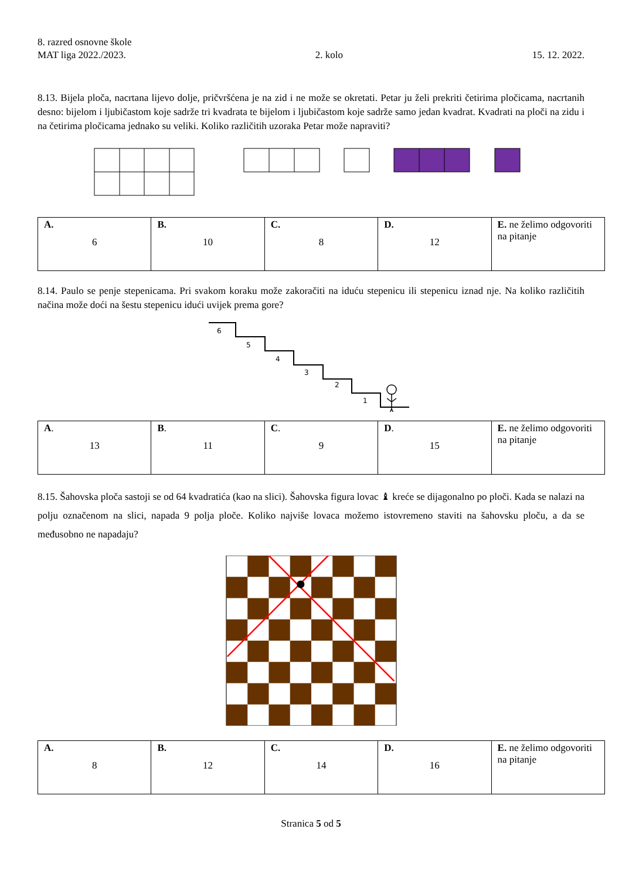8. razred osnovne škole
MAT liga 2022./2023. 2. kolo 15. 12. 2022.
8.13. Bijela ploča, nacrtana lijevo dolje, pričvršćena je na zid i ne može se okretati. Petar ju želi prekriti četirima pločicama, nacrtanih desno: bijelom i ljubičastom koje sadrže tri kvadrata te bijelom i ljubičastom koje sadrže samo jedan kvadrat. Kvadrati na ploči na zidu i na četirima pločicama jednako su veliki. Koliko različitih uzoraka Petar može napraviti?
| A. 6 | B. 10 | C. 8 | D. 12 | E. ne želimo odgovoriti na pitanje |
8.14. Paulo se penje stepenicama. Pri svakom koraku može zakoračiti na iduću stepenicu ili stepenicu iznad nje. Na koliko različitih načina može doći na šestu stepenicu idući uvijek prema gore?
6
5
4
3
2
1
| A . 13 | B . 11 | C . 9 | D . 15 | E. ne želimo odgovoriti na pitanje |
8.15. Šahovska ploča sastoji se od 64 kvadratića (kao na slici). Šahovska figura lovac ♝ kreće se dijagonalno po ploči. Kada se nalazi na polju označenom na slici, napada 9 polja ploče. Koliko najviše lovaca možemo istovremeno staviti na šahovsku ploču, a da se međusobno ne napadaju?
| A. 8 | B. 12 | C. 14 | D. 16 | E. ne želimo odgovoriti na pitanje |
Stranica 5 od 5